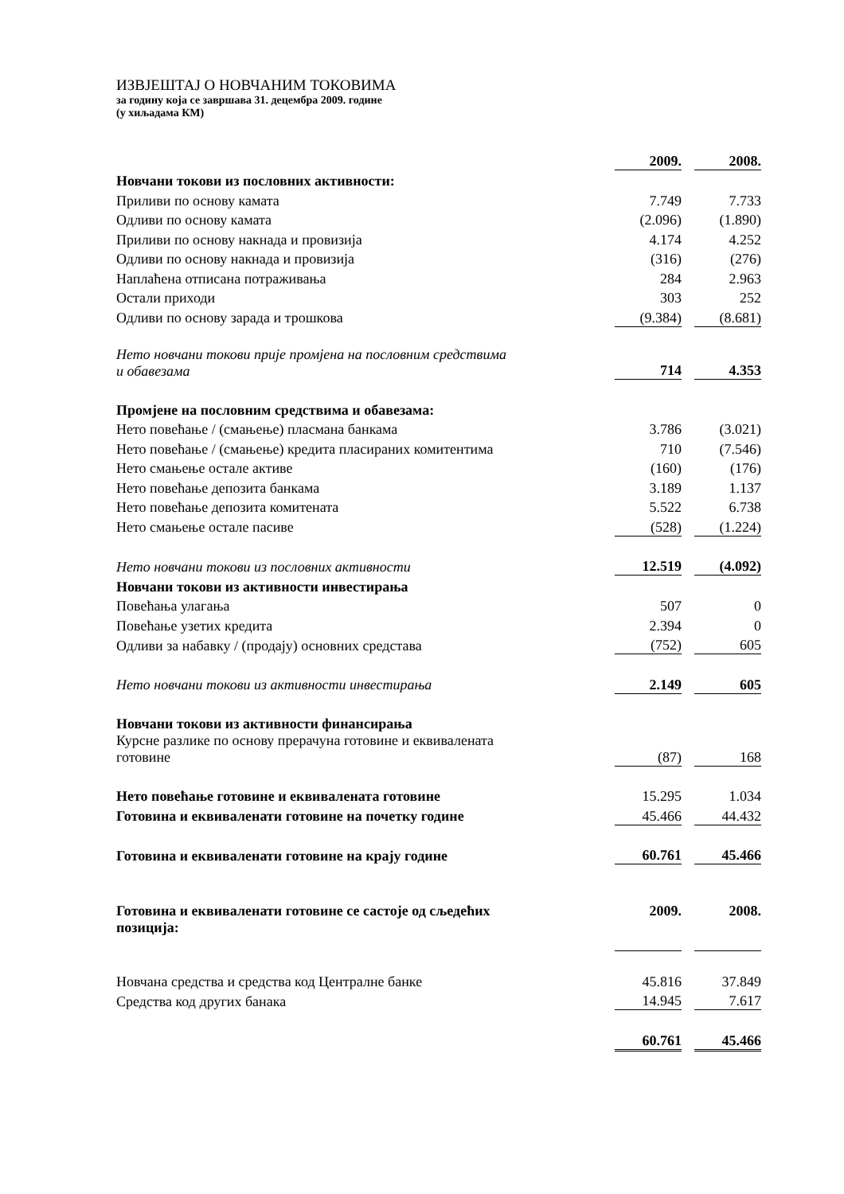ИЗВЈЕШТАЈ О НОВЧАНИМ ТОКОВИМА
за годину која се завршава 31. децембра 2009. године
(у хиљадама КМ)
| | 2009. | | 2008. |
| Новчани токови из пословних активности: | | | |
| Приливи по основу камата | 7.749 | | 7.733 |
| Одливи по основу камата | (2.096) | | (1.890) |
| Приливи по основу накнада и провизија | 4.174 | | 4.252 |
| Одливи по основу накнада и провизија | (316) | | (276) |
| Наплаћена отписана потраживања | 284 | | 2.963 |
| Остали приходи | 303 | | 252 |
| Одливи по основу зарада и трошкова | (9.384) | | (8.681) |
| Нето новчани токови прије промјена на пословним средствима и обавезама | 714 | | 4.353 |
| Промјене на пословним средствима и обавезама: | | | |
| Нето повећање / (смањење) пласмана банкама | 3.786 | | (3.021) |
| Нето повећање / (смањење) кредита пласираних комитентима | 710 | | (7.546) |
| Нето смањење остале активе | (160) | | (176) |
| Нето повећање депозита банкама | 3.189 | | 1.137 |
| Нето повећање депозита комитената | 5.522 | | 6.738 |
| Нето смањење остале пасиве | (528) | | (1.224) |
| Нето новчани токови из пословних активности | 12.519 | | (4.092) |
| Новчани токови из активности инвестирања | | | |
| Повећања улагања | 507 | | 0 |
| Повећање узетих кредита | 2.394 | | 0 |
| Одливи за набавку / (продају) основних средстава | (752) | | 605 |
| Нето новчани токови из активности инвестирања | 2.149 | | 605 |
| Новчани токови из активности финансирања | | | |
| Курсне разлике по основу прерачуна готовине и еквивалената готовине | (87) | | 168 |
| Нето повећање готовине и еквивалената готовине | 15.295 | | 1.034 |
| Готовина и еквиваленати готовине на почетку године | 45.466 | | 44.432 |
| Готовина и еквиваленати готовине на крају године | 60.761 | | 45.466 |
| Готовина и еквиваленати готовине се састоје од сљедећих позиција: | 2009. | | 2008. |
| Новчана средства и средства код Централне банке | 45.816 | | 37.849 |
| Средства код других банака | 14.945 | | 7.617 |
| | 60.761 | | 45.466 |